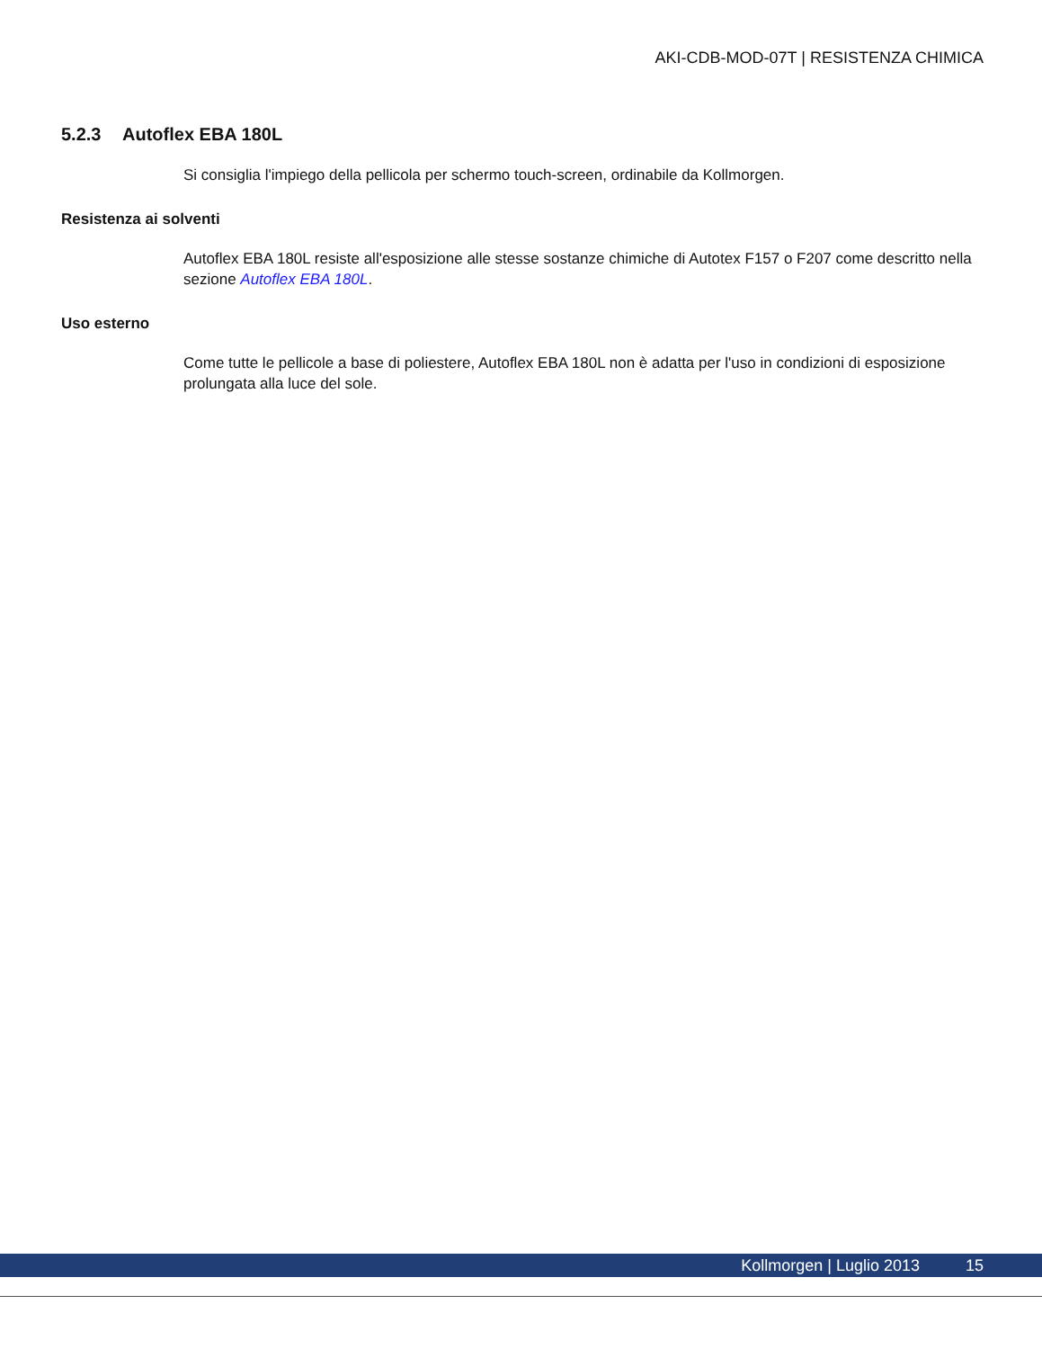AKI-CDB-MOD-07T | RESISTENZA CHIMICA
5.2.3 Autoflex EBA 180L
Si consiglia l'impiego della pellicola per schermo touch-screen, ordinabile da Kollmorgen.
Resistenza ai solventi
Autoflex EBA 180L resiste all'esposizione alle stesse sostanze chimiche di Autotex F157 o F207 come descritto nella sezione Autoflex EBA 180L.
Uso esterno
Come tutte le pellicole a base di poliestere, Autoflex EBA 180L non è adatta per l'uso in condizioni di esposizione prolungata alla luce del sole.
Kollmorgen | Luglio 2013 15